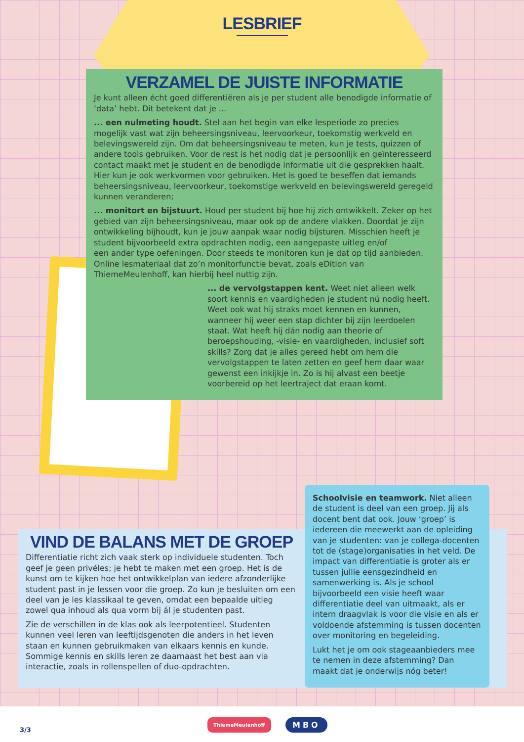LESBRIEF
VERZAMEL DE JUISTE INFORMATIE
Je kunt alleen écht goed differentiëren als je per student alle benodigde informatie of ‘data’ hebt. Dit betekent dat je ...
... een nulmeting houdt. Stel aan het begin van elke lesperiode zo precies mogelijk vast wat zijn beheersingsniveau, leervoorkeur, toekomstig werkveld en belevingswereld zijn. Om dat beheersingsniveau te meten, kun je tests, quizzen of andere tools gebruiken. Voor de rest is het nodig dat je persoonlijk en geïnteresseerd contact maakt met je student en de benodigde informatie uit die gesprekken haalt. Hier kun je ook werkvormen voor gebruiken. Het is goed te beseffen dat iemands beheersingsniveau, leervoorkeur, toekomstige werkveld en belevingswereld geregeld kunnen veranderen;
... monitort en bijstuurt. Houd per student bij hoe hij zich ontwikkelt. Zeker op het gebied van zijn beheersingsniveau, maar ook op de andere vlakken. Doordat je zijn ontwikkeling bijhoudt, kun je jouw aanpak waar nodig bijsturen. Misschien heeft je student bijvoorbeeld extra opdrachten nodig, een aangepaste uitleg en/of een ander type oefeningen. Door steeds te monitoren kun je dat op tijd aanbieden. Online lesmateriaal dat zo’n monitorfunctie bevat, zoals eDition van ThiemeMeulenhoff, kan hierbij heel nuttig zijn.
... de vervolgstappen kent. Weet niet alleen welk soort kennis en vaardigheden je student nú nodig heeft. Weet ook wat hij straks moet kennen en kunnen, wanneer hij weer een stap dichter bij zijn leerdoelen staat. Wat heeft hij dán nodig aan theorie of beroepshouding, -visie- en vaardigheden, inclusief soft skills? Zorg dat je alles gereed hebt om hem die vervolgstappen te laten zetten en geef hem daar waar gewenst een inkijkje in. Zo is hij alvast een beetje voorbereid op het leertraject dat eraan komt.
VIND DE BALANS MET DE GROEP
Differentiatie richt zich vaak sterk op individuele studenten. Toch geef je geen privéles; je hebt te maken met een groep. Het is de kunst om te kijken hoe het ontwikkelplan van iedere afzonderlijke student past in je lessen voor die groep. Zo kun je besluiten om een deel van je les klassikaal te geven, omdat een bepaalde uitleg zowel qua inhoud als qua vorm bij ál je studenten past.
Zie de verschillen in de klas ook als leerpotentieel. Studenten kunnen veel leren van leeftijdsgenoten die anders in het leven staan en kunnen gebruikmaken van elkaars kennis en kunde. Sommige kennis en skills leren ze daarnaast het best aan via interactie, zoals in rollenspellen of duo-opdrachten.
Schoolvisie en teamwork. Niet alleen de student is deel van een groep. Jij als docent bent dat ook. Jouw ‘groep’ is iedereen die meewerkt aan de opleiding van je studenten: van je collega-docenten tot de (stage)organisaties in het veld. De impact van differentiatie is groter als er tussen jullie eensgezindheid en samenwerking is. Als je school bijvoorbeeld een visie heeft waar differentiatie deel van uitmaakt, als er intern draagvlak is voor die visie en als er voldoende afstemming is tussen docenten over monitoring en begeleiding.
Lukt het je om ook stageaanbieders mee te nemen in deze afstemming? Dan maakt dat je onderwijs nóg beter!
3/3
ThiemeMeulenhoff MBO